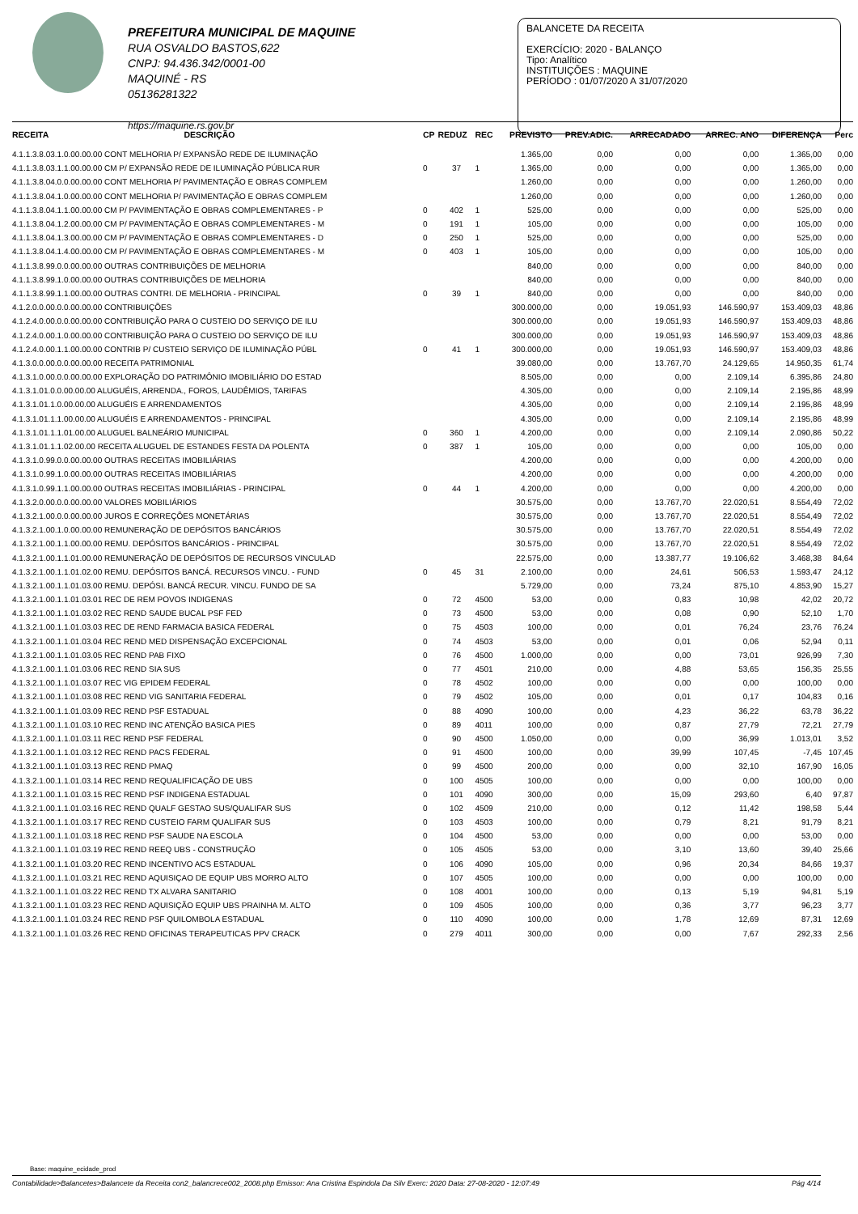PREFEITURA MUNICIPAL DE MAQUINE
RUA OSVALDO BASTOS,622
CNPJ: 94.436.342/0001-00
MAQUINÉ - RS
05136281322
https://maquine.rs.gov.br
BALANCETE DA RECEITA
EXERCÍCIO: 2020 - BALANÇO
Tipo: Analítico
INSTITUIÇÕES : MAQUINE
PERÍODO : 01/07/2020 A 31/07/2020
| RECEITA | DESCRIÇÃO | CP | REDUZ | REC | PREVISTO | PREV.ADIC. | ARRECADADO | ARREC. ANO | DIFERENÇA | Perc |
| --- | --- | --- | --- | --- | --- | --- | --- | --- | --- | --- |
| 4.1.1.3.8.03.1.0.00.00.00 CONT MELHORIA P/ EXPANSÃO REDE DE ILUMINAÇÃO | | | | | 1.365,00 | 0,00 | 0,00 | 0,00 | 1.365,00 | 0,00 |
| 4.1.1.3.8.03.1.1.00.00.00 CM P/ EXPANSÃO REDE DE ILUMINAÇÃO PÚBLICA RUR | | 0 | 37 | 1 | 1.365,00 | 0,00 | 0,00 | 0,00 | 1.365,00 | 0,00 |
| 4.1.1.3.8.04.0.0.00.00.00 CONT MELHORIA P/ PAVIMENTAÇÃO E OBRAS COMPLEM | | | | | 1.260,00 | 0,00 | 0,00 | 0,00 | 1.260,00 | 0,00 |
| 4.1.1.3.8.04.1.0.00.00.00 CONT MELHORIA P/ PAVIMENTAÇÃO E OBRAS COMPLEM | | | | | 1.260,00 | 0,00 | 0,00 | 0,00 | 1.260,00 | 0,00 |
| 4.1.1.3.8.04.1.1.00.00.00 CM P/ PAVIMENTAÇÃO E OBRAS COMPLEMENTARES - P | | 0 | 402 | 1 | 525,00 | 0,00 | 0,00 | 0,00 | 525,00 | 0,00 |
| 4.1.1.3.8.04.1.2.00.00.00 CM P/ PAVIMENTAÇÃO E OBRAS COMPLEMENTARES - M | | 0 | 191 | 1 | 105,00 | 0,00 | 0,00 | 0,00 | 105,00 | 0,00 |
| 4.1.1.3.8.04.1.3.00.00.00 CM P/ PAVIMENTAÇÃO E OBRAS COMPLEMENTARES - D | | 0 | 250 | 1 | 525,00 | 0,00 | 0,00 | 0,00 | 525,00 | 0,00 |
| 4.1.1.3.8.04.1.4.00.00.00 CM P/ PAVIMENTAÇÃO E OBRAS COMPLEMENTARES - M | | 0 | 403 | 1 | 105,00 | 0,00 | 0,00 | 0,00 | 105,00 | 0,00 |
| 4.1.1.3.8.99.0.0.00.00.00 OUTRAS CONTRIBUIÇÕES DE MELHORIA | | | | | 840,00 | 0,00 | 0,00 | 0,00 | 840,00 | 0,00 |
| 4.1.1.3.8.99.1.0.00.00.00 OUTRAS CONTRIBUIÇÕES DE MELHORIA | | | | | 840,00 | 0,00 | 0,00 | 0,00 | 840,00 | 0,00 |
| 4.1.1.3.8.99.1.1.00.00.00 OUTRAS CONTRI. DE MELHORIA - PRINCIPAL | | 0 | 39 | 1 | 840,00 | 0,00 | 0,00 | 0,00 | 840,00 | 0,00 |
| 4.1.2.0.0.00.0.0.00.00.00 CONTRIBUIÇÕES | | | | | 300.000,00 | 0,00 | 19.051,93 | 146.590,97 | 153.409,03 | 48,86 |
| 4.1.2.4.0.00.0.0.00.00.00 CONTRIBUIÇÃO PARA O CUSTEIO DO SERVIÇO DE ILU | | | | | 300.000,00 | 0,00 | 19.051,93 | 146.590,97 | 153.409,03 | 48,86 |
| 4.1.2.4.0.00.1.0.00.00.00 CONTRIBUIÇÃO PARA O CUSTEIO DO SERVIÇO DE ILU | | | | | 300.000,00 | 0,00 | 19.051,93 | 146.590,97 | 153.409,03 | 48,86 |
| 4.1.2.4.0.00.1.1.00.00.00 CONTRIB P/ CUSTEIO SERVIÇO DE ILUMINAÇÃO PÚBL | | 0 | 41 | 1 | 300.000,00 | 0,00 | 19.051,93 | 146.590,97 | 153.409,03 | 48,86 |
| 4.1.3.0.0.00.0.0.00.00.00 RECEITA PATRIMONIAL | | | | | 39.080,00 | 0,00 | 13.767,70 | 24.129,65 | 14.950,35 | 61,74 |
| 4.1.3.1.0.00.0.0.00.00.00 EXPLORAÇÃO DO PATRIMÔNIO IMOBILIÁRIO DO ESTAD | | | | | 8.505,00 | 0,00 | 0,00 | 2.109,14 | 6.395,86 | 24,80 |
| 4.1.3.1.01.0.0.00.00.00 ALUGUÉIS, ARRENDA., FOROS, LAUDÊMIOS, TARIFAS | | | | | 4.305,00 | 0,00 | 0,00 | 2.109,14 | 2.195,86 | 48,99 |
| 4.1.3.1.01.1.0.00.00.00 ALUGUÉIS E ARRENDAMENTOS | | | | | 4.305,00 | 0,00 | 0,00 | 2.109,14 | 2.195,86 | 48,99 |
| 4.1.3.1.01.1.1.00.00.00 ALUGUÉIS E ARRENDAMENTOS - PRINCIPAL | | | | | 4.305,00 | 0,00 | 0,00 | 2.109,14 | 2.195,86 | 48,99 |
| 4.1.3.1.01.1.1.01.00.00 ALUGUEL BALNEÁRIO MUNICIPAL | | 0 | 360 | 1 | 4.200,00 | 0,00 | 0,00 | 2.109,14 | 2.090,86 | 50,22 |
| 4.1.3.1.01.1.1.02.00.00 RECEITA ALUGUEL DE ESTANDES FESTA DA POLENTA | | 0 | 387 | 1 | 105,00 | 0,00 | 0,00 | 0,00 | 105,00 | 0,00 |
| 4.1.3.1.0.99.0.0.00.00.00 OUTRAS RECEITAS IMOBILIÁRIAS | | | | | 4.200,00 | 0,00 | 0,00 | 0,00 | 4.200,00 | 0,00 |
| 4.1.3.1.0.99.1.0.00.00.00 OUTRAS RECEITAS IMOBILIÁRIAS | | | | | 4.200,00 | 0,00 | 0,00 | 0,00 | 4.200,00 | 0,00 |
| 4.1.3.1.0.99.1.1.00.00.00 OUTRAS RECEITAS IMOBILIÁRIAS - PRINCIPAL | | 0 | 44 | 1 | 4.200,00 | 0,00 | 0,00 | 0,00 | 4.200,00 | 0,00 |
| 4.1.3.2.0.00.0.0.00.00.00 VALORES MOBILIÁRIOS | | | | | 30.575,00 | 0,00 | 13.767,70 | 22.020,51 | 8.554,49 | 72,02 |
| 4.1.3.2.1.00.0.0.00.00.00 JUROS E CORREÇÕES MONETÁRIAS | | | | | 30.575,00 | 0,00 | 13.767,70 | 22.020,51 | 8.554,49 | 72,02 |
| 4.1.3.2.1.00.1.0.00.00.00 REMUNERAÇÃO DE DEPÓSITOS BANCÁRIOS | | | | | 30.575,00 | 0,00 | 13.767,70 | 22.020,51 | 8.554,49 | 72,02 |
| 4.1.3.2.1.00.1.1.00.00.00 REMU. DEPÓSITOS BANCÁRIOS - PRINCIPAL | | | | | 30.575,00 | 0,00 | 13.767,70 | 22.020,51 | 8.554,49 | 72,02 |
| 4.1.3.2.1.00.1.1.01.00.00 REMUNERAÇÃO DE DEPÓSITOS DE RECURSOS VINCULAD | | | | | 22.575,00 | 0,00 | 13.387,77 | 19.106,62 | 3.468,38 | 84,64 |
| 4.1.3.2.1.00.1.1.01.02.00 REMU. DEPÓSITOS BANCÁ. RECURSOS VINCU. - FUND | | 0 | 45 | 31 | 2.100,00 | 0,00 | 24,61 | 506,53 | 1.593,47 | 24,12 |
| 4.1.3.2.1.00.1.1.01.03.00 REMU. DEPÓSI. BANCÁ RECUR. VINCU. FUNDO DE SA | | | | | 5.729,00 | 0,00 | 73,24 | 875,10 | 4.853,90 | 15,27 |
| 4.1.3.2.1.00.1.1.01.03.01 REC DE REM POVOS INDIGENAS | | 0 | 72 | 4500 | 53,00 | 0,00 | 0,83 | 10,98 | 42,02 | 20,72 |
| 4.1.3.2.1.00.1.1.01.03.02 REC REND SAUDE BUCAL PSF FED | | 0 | 73 | 4500 | 53,00 | 0,00 | 0,08 | 0,90 | 52,10 | 1,70 |
| 4.1.3.2.1.00.1.1.01.03.03 REC DE REND FARMACIA BASICA FEDERAL | | 0 | 75 | 4503 | 100,00 | 0,00 | 0,01 | 76,24 | 23,76 | 76,24 |
| 4.1.3.2.1.00.1.1.01.03.04 REC REND MED DISPENSAÇÃO EXCEPCIONAL | | 0 | 74 | 4503 | 53,00 | 0,00 | 0,01 | 0,06 | 52,94 | 0,11 |
| 4.1.3.2.1.00.1.1.01.03.05 REC REND PAB FIXO | | 0 | 76 | 4500 | 1.000,00 | 0,00 | 0,00 | 73,01 | 926,99 | 7,30 |
| 4.1.3.2.1.00.1.1.01.03.06 REC REND SIA SUS | | 0 | 77 | 4501 | 210,00 | 0,00 | 4,88 | 53,65 | 156,35 | 25,55 |
| 4.1.3.2.1.00.1.1.01.03.07 REC VIG EPIDEM FEDERAL | | 0 | 78 | 4502 | 100,00 | 0,00 | 0,00 | 0,00 | 100,00 | 0,00 |
| 4.1.3.2.1.00.1.1.01.03.08 REC REND VIG SANITARIA FEDERAL | | 0 | 79 | 4502 | 105,00 | 0,00 | 0,01 | 0,17 | 104,83 | 0,16 |
| 4.1.3.2.1.00.1.1.01.03.09 REC REND PSF ESTADUAL | | 0 | 88 | 4090 | 100,00 | 0,00 | 4,23 | 36,22 | 63,78 | 36,22 |
| 4.1.3.2.1.00.1.1.01.03.10 REC REND INC ATENÇÃO BASICA PIES | | 0 | 89 | 4011 | 100,00 | 0,00 | 0,87 | 27,79 | 72,21 | 27,79 |
| 4.1.3.2.1.00.1.1.01.03.11 REC REND PSF FEDERAL | | 0 | 90 | 4500 | 1.050,00 | 0,00 | 0,00 | 36,99 | 1.013,01 | 3,52 |
| 4.1.3.2.1.00.1.1.01.03.12 REC REND PACS FEDERAL | | 0 | 91 | 4500 | 100,00 | 0,00 | 39,99 | 107,45 | -7,45 | 107,45 |
| 4.1.3.2.1.00.1.1.01.03.13 REC REND PMAQ | | 0 | 99 | 4500 | 200,00 | 0,00 | 0,00 | 32,10 | 167,90 | 16,05 |
| 4.1.3.2.1.00.1.1.01.03.14 REC REND REQUALIFICAÇÃO DE UBS | | 0 | 100 | 4505 | 100,00 | 0,00 | 0,00 | 0,00 | 100,00 | 0,00 |
| 4.1.3.2.1.00.1.1.01.03.15 REC REND PSF INDIGENA ESTADUAL | | 0 | 101 | 4090 | 300,00 | 0,00 | 15,09 | 293,60 | 6,40 | 97,87 |
| 4.1.3.2.1.00.1.1.01.03.16 REC REND QUALF GESTAO SUS/QUALIFAR SUS | | 0 | 102 | 4509 | 210,00 | 0,00 | 0,12 | 11,42 | 198,58 | 5,44 |
| 4.1.3.2.1.00.1.1.01.03.17 REC REND CUSTEIO FARM QUALIFAR SUS | | 0 | 103 | 4503 | 100,00 | 0,00 | 0,79 | 8,21 | 91,79 | 8,21 |
| 4.1.3.2.1.00.1.1.01.03.18 REC REND PSF SAUDE NA ESCOLA | | 0 | 104 | 4500 | 53,00 | 0,00 | 0,00 | 0,00 | 53,00 | 0,00 |
| 4.1.3.2.1.00.1.1.01.03.19 REC REND REEQ UBS - CONSTRUÇÃO | | 0 | 105 | 4505 | 53,00 | 0,00 | 3,10 | 13,60 | 39,40 | 25,66 |
| 4.1.3.2.1.00.1.1.01.03.20 REC REND INCENTIVO ACS ESTADUAL | | 0 | 106 | 4090 | 105,00 | 0,00 | 0,96 | 20,34 | 84,66 | 19,37 |
| 4.1.3.2.1.00.1.1.01.03.21 REC REND AQUISIÇAO DE EQUIP UBS MORRO ALTO | | 0 | 107 | 4505 | 100,00 | 0,00 | 0,00 | 0,00 | 100,00 | 0,00 |
| 4.1.3.2.1.00.1.1.01.03.22 REC REND TX ALVARA SANITARIO | | 0 | 108 | 4001 | 100,00 | 0,00 | 0,13 | 5,19 | 94,81 | 5,19 |
| 4.1.3.2.1.00.1.1.01.03.23 REC REND AQUISIÇÃO EQUIP UBS PRAINHA M. ALTO | | 0 | 109 | 4505 | 100,00 | 0,00 | 0,36 | 3,77 | 96,23 | 3,77 |
| 4.1.3.2.1.00.1.1.01.03.24 REC REND PSF QUILOMBOLA ESTADUAL | | 0 | 110 | 4090 | 100,00 | 0,00 | 1,78 | 12,69 | 87,31 | 12,69 |
| 4.1.3.2.1.00.1.1.01.03.26 REC REND OFICINAS TERAPEUTICAS PPV CRACK | | 0 | 279 | 4011 | 300,00 | 0,00 | 0,00 | 7,67 | 292,33 | 2,56 |
Base: maquine_ecidade_prod
Contabilidade>Balancetes>Balancete da Receita con2_balancrece002_2008.php Emissor: Ana Cristina Espindola Da Silv Exerc: 2020 Data: 27-08-2020 - 12:07:49 Pág 4/14